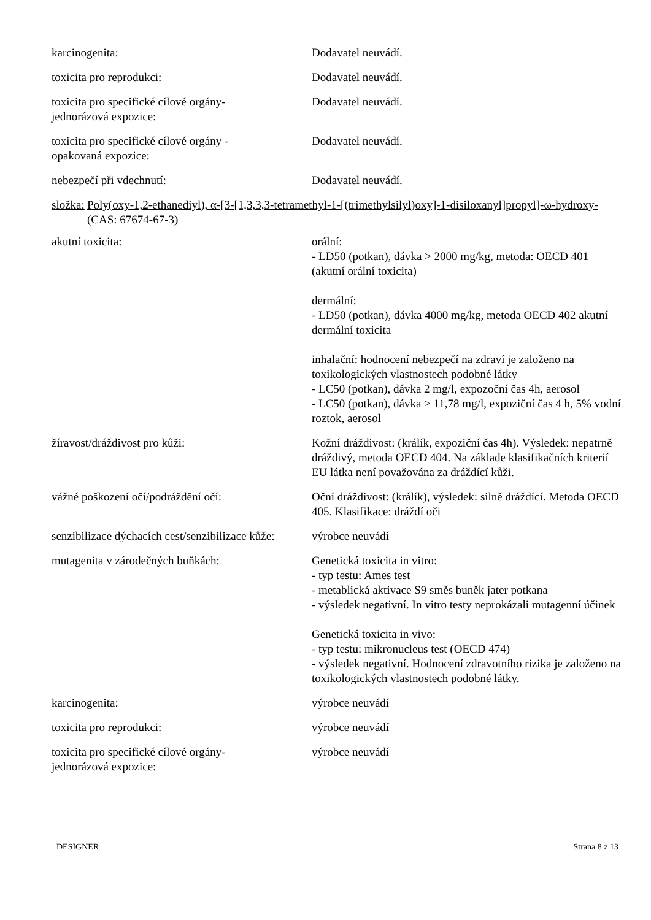| karcinogenita: | Dodavatel neuvádí. |
| toxicita pro reprodukci: | Dodavatel neuvádí. |
| toxicita pro specifické cílové orgány- jednorázová expozice: | Dodavatel neuvádí. |
| toxicita pro specifické cílové orgány - opakovaná expozice: | Dodavatel neuvádí. |
| nebezpečí při vdechnutí: | Dodavatel neuvádí. |
složka: Poly(oxy-1,2-ethanediyl), α-[3-[1,3,3,3-tetramethyl-1-[(trimethylsilyl)oxy]-1-disiloxanyl]propyl]-ω-hydroxy- (CAS: 67674-67-3)
| akutní toxicita: | orální: - LD50 (potkan), dávka > 2000 mg/kg, metoda: OECD 401 (akutní orální toxicita) dermální: - LD50 (potkan), dávka 4000 mg/kg, metoda OECD 402 akutní dermální toxicita inhalační: hodnocení nebezpečí na zdraví je založeno na toxikologických vlastnostech podobné látky - LC50 (potkan), dávka 2 mg/l, expozoční čas 4h, aerosol - LC50 (potkan), dávka > 11,78 mg/l, expoziční čas 4 h, 5% vodní roztok, aerosol |
| žíravost/dráždivost pro kůži: | Kožní dráždivost: (králík, expoziční čas 4h). Výsledek: nepatrně dráždivý, metoda OECD 404. Na základe klasifikačních kriterií EU látka není považována za dráždící kůži. |
| vážné poškození očí/podráždění očí: | Oční dráždivost: (králík), výsledek: silně dráždící. Metoda OECD 405. Klasifikace: dráždí oči |
| senzibilizace dýchacích cest/senzibilizace kůže: | výrobce neuvádí |
| mutagenita v zárodečných buňkách: | Genetická toxicita in vitro: - typ testu: Ames test - metablická aktivace S9 směs buněk jater potkana - výsledek negativní. In vitro testy neprokázali mutagenní účinek Genetická toxicita in vivo: - typ testu: mikronucleus test (OECD 474) - výsledek negativní. Hodnocení zdravotního rizika je založeno na toxikologických vlastnostech podobné látky. |
| karcinogenita: | výrobce neuvádí |
| toxicita pro reprodukci: | výrobce neuvádí |
| toxicita pro specifické cílové orgány- jednorázová expozice: | výrobce neuvádí |
DESIGNER Strana 8 z 13